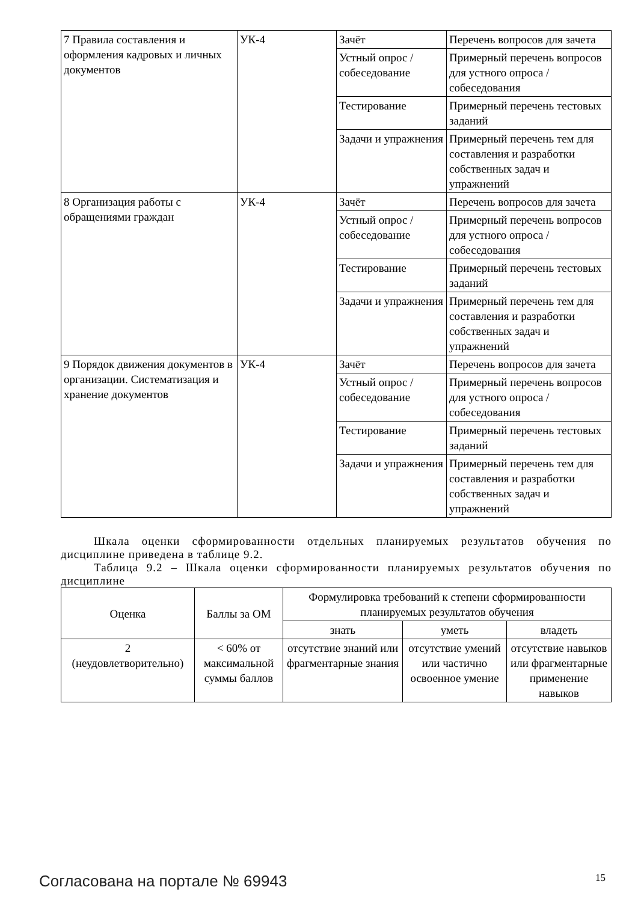| 7 Правила составления и оформления кадровых и личных документов | УК-4 | Зачёт | Перечень вопросов для зачета |
| | | Устный опрос / собеседование | Примерный перечень вопросов для устного опроса / собеседования |
| | | Тестирование | Примерный перечень тестовых заданий |
| | | Задачи и упражнения | Примерный перечень тем для составления и разработки собственных задач и упражнений |
| 8 Организация работы с обращениями граждан | УК-4 | Зачёт | Перечень вопросов для зачета |
| | | Устный опрос / собеседование | Примерный перечень вопросов для устного опроса / собеседования |
| | | Тестирование | Примерный перечень тестовых заданий |
| | | Задачи и упражнения | Примерный перечень тем для составления и разработки собственных задач и упражнений |
| 9 Порядок движения документов в организации. Систематизация и хранение документов | УК-4 | Зачёт | Перечень вопросов для зачета |
| | | Устный опрос / собеседование | Примерный перечень вопросов для устного опроса / собеседования |
| | | Тестирование | Примерный перечень тестовых заданий |
| | | Задачи и упражнения | Примерный перечень тем для составления и разработки собственных задач и упражнений |
Шкала оценки сформированности отдельных планируемых результатов обучения по дисциплине приведена в таблице 9.2.
Таблица 9.2 – Шкала оценки сформированности планируемых результатов обучения по дисциплине
| Оценка | Баллы за ОМ | Формулировка требований к степени сформированности планируемых результатов обучения | | |
| --- | --- | --- | --- | --- |
| | | знать | уметь | владеть |
| 2 (неудовлетворительно) | < 60% от максимальной суммы баллов | отсутствие знаний или фрагментарные знания | отсутствие умений или частично освоенное умение | отсутствие навыков или фрагментарные применение навыков |
Согласована на портале № 69943 15